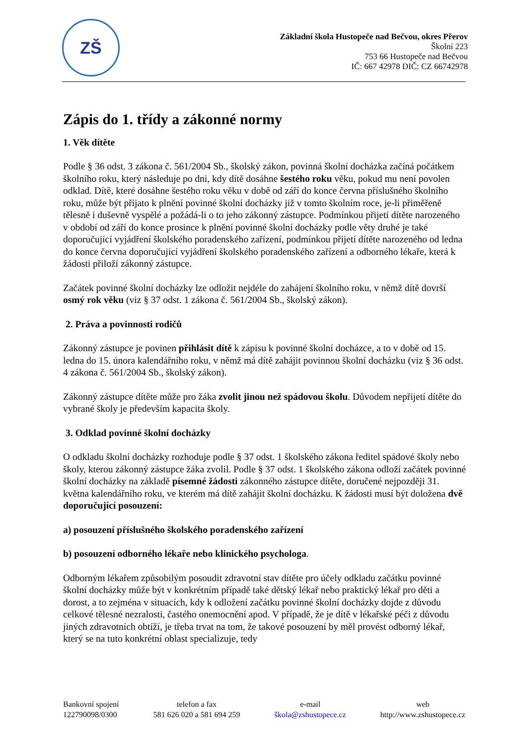ZŠ
Základní škola Hustopeče nad Bečvou, okres Přerov
Školní 223
753 66 Hustopeče nad Bečvou
IČ: 667 42978 DIČ: CZ 66742978
Zápis do 1. třídy a zákonné normy
1. Věk dítěte
Podle § 36 odst. 3 zákona č. 561/2004 Sb., školský zákon, povinná školní docházka začíná počátkem školního roku, který následuje po dni, kdy dítě dosáhne šestého roku věku, pokud mu není povolen odklad. Dítě, které dosáhne šestého roku věku v době od září do konce června příslušného školního roku, může být přijato k plnění povinné školní docházky již v tomto školním roce, je-li přiměřeně tělesně i duševně vyspělé a požádá-li o to jeho zákonný zástupce. Podmínkou přijetí dítěte narozeného v období od září do konce prosince k plnění povinné školní docházky podle věty druhé je také doporučující vyjádření školského poradenského zařízení, podmínkou přijetí dítěte narozeného od ledna do konce června doporučující vyjádření školského poradenského zařízení a odborného lékaře, která k žádosti přiloží zákonný zástupce.
Začátek povinné školní docházky lze odložit nejdéle do zahájení školního roku, v němž dítě dovrší osmý rok věku (viz § 37 odst. 1 zákona č. 561/2004 Sb., školský zákon).
2. Práva a povinnosti rodičů
Zákonný zástupce je povinen přihlásit dítě k zápisu k povinné školní docházce, a to v době od 15. ledna do 15. února kalendářního roku, v němž má dítě zahájit povinnou školní docházku (viz § 36 odst. 4 zákona č. 561/2004 Sb., školský zákon).
Zákonný zástupce dítěte může pro žáka zvolit jinou než spádovou školu. Důvodem nepřijetí dítěte do vybrané školy je především kapacita školy.
3. Odklad povinné školní docházky
O odkladu školní docházky rozhoduje podle § 37 odst. 1 školského zákona ředitel spádové školy nebo školy, kterou zákonný zástupce žáka zvolil. Podle § 37 odst. 1 školského zákona odloží začátek povinné školní docházky na základě písemné žádosti zákonného zástupce dítěte, doručené nejpozději 31. května kalendářního roku, ve kterém má dítě zahájit školní docházku. K žádosti musí být doložena dvě doporučující posouzení:
a) posouzení příslušného školského poradenského zařízení
b) posouzení odborného lékaře nebo klinického psychologa.
Odborným lékařem způsobilým posoudit zdravotní stav dítěte pro účely odkladu začátku povinné školní docházky může být v konkrétním případě také dětský lékař nebo praktický lékař pro děti a dorost, a to zejména v situacích, kdy k odložení začátku povinné školní docházky dojde z důvodu celkové tělesné nezralosti, častého onemocnění apod. V případě, že je dítě v lékařské péči z důvodu jiných zdravotních obtíží, je třeba trvat na tom, že takové posouzení by měl provést odborný lékař, který se na tuto konkrétní oblast specializuje, tedy
Bankovní spojení
122790098/0300
telefon a fax
581 626 020 a 581 694 259
e-mail
škola@zshustopece.cz
web
http://www.zshustopece.cz